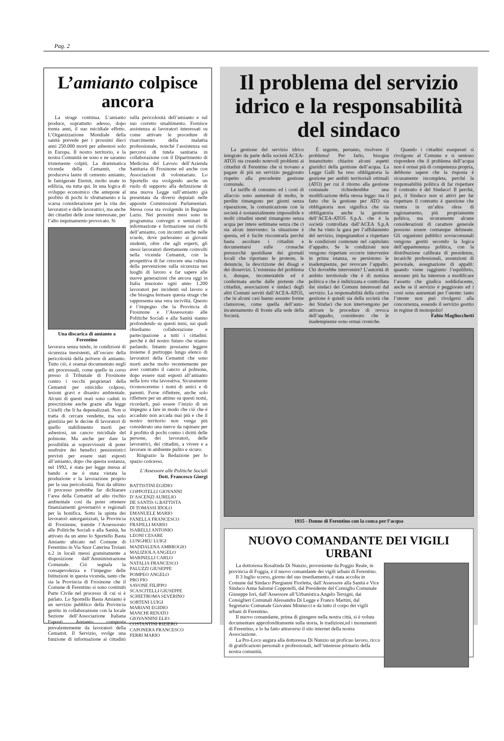Pag. 2
L’amianto colpisce ancora
La strage continua. L’amianto produce, soprattutto adesso, dopo trenta anni, il suo micidiale effetto. L’Organizzazione Mondiale della sanità prevede per i prossimi dieci anni 250.000 morti per asbestosi solo in Europa. Il nostro territorio, e la nostra Comunità ne sono e ne saranno tristemente colpiti. La drammatica vicenda della Cemamit, che produceva lastre di cemento amianto, le famigerate Eternit, molto usate in edilizia, sta tutta qui. In una logica di sviluppo economico che antepone al profitto di pochi lo sfruttamento e la scarsa considerazione per la vita dei lavoratori e delle lavoratrici, ma anche dei cittadini delle zone interessate, per l’alto inquinamento provocato. Si
Una discarica di amianto a Ferentino
lavorava senza tutele, in condizioni di sicurezza inesistenti, all’oscuro della pericolosità della polvere di amianto. Tutto ciò, è oramai documentato negli atti processuali, come quello in corso presso il Tribunale di Frosinone contro i vecchi proprietari della Cemamit per omicidio colposo, lesioni gravi e disastro ambientale. Alcuni di questi reati sono caduti in prescrizione anche grazie alla legge Cirielli che li ha depenalizzati. Non si tratta di cercare vendette, ma solo giustizia per le decine di lavoratori di quello stabilimento morti per asbestosi, un cancro micidiale del polmone. Ma anche per dare la possibilità ai sopravvissuti di poter usufruire dei benefici pensionistici previsti per essere stati esposti all’amianto, dopo che questa sostanza, nel 1992, è stata per legge messa al bando e ne è stata vietata la produzione e la lavorazione proprio per la sua pericolosità. Non da ultimo il processo potrebbe far dichiarare l’area della Cemamit ad alto rischio ambientale così da poter ottenere finanziamenti governativi e regionali per la bonifica. Sotto la spinta dei lavoratori autorganizzati, la Provincia di Frosinone, tramite l’Assessorato alle Politiche Sociali e alla Sanità, ha attivato da un anno lo Sportello Basta Amianto ubicato nel Comune di Ferentino in Via Suor Caterina Troiani n.2 in locali messi gratuitamente a disposizione dall’Amministrazione Comunale. Ciò segnala la consapevolezza e l’impegno delle Istituzioni in questa vicenda, tanto che sia la Provincia di Frosinone che il Comune di Ferentino si sono costituiti Parte Civile nel processo di cui si è parlato. Lo Sportello Basta Amianto è un servizio pubblico della Provincia gestito in collaborazione con la locale Sezione dell’Associazione Italiana Esposti Amianto composta prevalentemente da lavoratori della Cemamit. Il Servizio, svolge una funzione di informazione ai cittadini sulla pericolosità dell’amianto e sul suo corretto smaltimento. Fornisce assistenza ai lavoratori interessati su come attivare le procedure di risarcimento della malattia professionale, nonché l’assistenza sui percorsi di tutela sanitaria in collaborazione con il Dipartimento di Medicina del Lavoro dell’Azienda Sanitaria di Frosinone ed anche con Associazioni di volontariato. Lo Sportello sta svolgendo anche un ruolo di supporto alla definizione di una nuova Legge sull’amianto già presentata da diversi deputati nelle apposite Commissioni Parlamentari. Stessa cosa sta svolgendo in Regione Lazio. Nei prossimi mesi sono in programma convegni e seminari di informazione e formazione sui rischi dell’amianto, con incontri anche nelle scuole, dove parleranno ai giovani studenti, oltre che agli esperti, gli stessi lavoratori direttamente coinvolti nella vicenda Cemamit, con la prospettiva di far crescere una cultura della prevenzione sulla sicurezza nei luoghi di lavoro e far sapere alle nuove generazioni che ancora oggi in Italia muoiono ogni anno 1.200 lavoratori per incidenti sul lavoro e che bisogna fermare questa strage che rappresenta una vera inciviltà. Questo è l’impegno che la Provincia di Frosinone e l’Assessorato alle Politiche Sociali e alla Sanità stanno profondendo su questi temi, sui quali chiediamo collaborazione e partecipazione a tutti i cittadini: perché è del nostro futuro che stiamo parlando. Intanto possiamo leggere insieme il purtroppo lungo elenco di lavoratori della Cemamit che sono morti anche molto recentemente per aver contratto il cancro al polmone, dopo essere stati esposti all’amianto nella loro vita lavorativa. Sicuramente riconosceremo i nomi di amici e di parenti. Forse riflettere, anche solo riflettere per un attimo su questi nomi, ricordarli, può essere l’inizio di un impegno a fare in modo che ciò che è accaduto non accada mai più e che il nostro territorio non venga più considerato una merce da rapinare per il profitto di pochi contro i diritti delle persone, dei lavoratori, delle lavoratrici, dei cittadini, a vivere e a lavorare in ambiente pulito e sicuro.
Ringrazio la Redazione per lo spazio concesso.
L’Assessore alle Politiche Sociali
Dott. Francesco Giorgi
BATTISTINI EGIDIO
COPPOTELLI GIOVANNI
D’ASCENZI AURELIO
DE SANTIS G.BATTISTA
DI TOMASSI IDOLO
EMANUELE MARIO
FANELLA FRANCESCO
FRAPILLI MARIO
ISABELLI ANTONIO
LEONI CESARE
LUNGHEU LUIGI
MADDALENA AMBROGIO
MALIZIOLA ANGELO
MARINELLI CARLO
NATALIA FRANCESCO
PALUZZI GIUSEPPE
POMPEO ANGELO
PRO PIO
SAVONE FILIPPO
SCASCITELLI GIUSEPPE
SCHIETROMA SEVERINO
SORTENI LUIGI
MARIANI EGIDIO
MANCHI RENATO
GIOVANNINI ELIO
COSTANTINI RIZIERO
CAPONERA FRANCESCO
FERRI MARIO
Il problema del servizio idrico e la responsabilità del sindaco
La gestione del servizio idrico integrato da parte della società ACEA-ATO5 sta creando notevoli problemi ai cittadini di Ferentino che si trovano a pagare di più un servizio peggiorato rispetto alla precedente gestione comunale.
Le tariffe di consumo ed i costi di allaccio sono aumentati di molto, le perdite rimangono per giorni senza riparazione, la comunicazione con la società è sostanzialmente impossibile e molti cittadini utenti rimangono senza acqua per intere settimane senza che ci sia alcun intervento: la situazione è questa, ed è facile riscontrarla perché basta ascoltare i cittadini e documentarsi sulle cronache pressocchè quotidiane dei giornali locali che riportano le proteste, le denuncie, la descrizione dei disagi e dei disservizi. L’esistenza del problema è, dunque, incontestabile ed è confermata anche dalle proteste che cittadini, associazioni e sindaci degli altri Comuni serviti dall’ACEA-ATO5, che in alcuni casi hanno assunto forme clamorose, come quella dell’auto-incatenamento di fronte alla sede della Società.
È urgente, pertanto, risolvere il problema! Per farlo, bisogna innanzitutto chiarire alcuni aspetti giuridici della gestione dell’acqua. La Legge Galli ha reso obbligatoria la gestione per ambiti territoriali ottimali (ATO) per cui il ritorno alla gestione comunale richiederebbe una modificazione della stessa legge: ma il fatto che la gestione per ATO sia obbligatoria non significa che sia obbligatoria anche la gestione dell’ACEA-ATO5 S.p.A. che è la società controllata dall’ACEA S.p.A che ha vinto la gara per l’affidamento del servizio, impegnandosi a rispettare le condizioni contenute nel capitolato d’appalto. Se le condizioni non vengono rispettate occorre intervenire in prima istanza, se persistono le inadempienze, per revocare l’appalto. Chi dovrebbe intervenire? L’autorità di ambito territoriale che è di nomina politica e che è indirizzata e controllata dai sindaci dei Comuni interessati dal servizio. La responsabilità della cattiva gestione è quindi sia della società che dei Sindaci che non intervengono per attivare le procedure di revoca dell’appalto, considerato che le inadempienze sono ormai croniche.
Quando i cittadini esasperati si rivolgono al Comune e si sentono rispondere che il problema dell’acqua non è ormai più di competenza propria, debbono sapere che la risposta è sicuramente incompleta, perché la responsabilità politica di far rispettare il contratto è del Sindaco! Il perché, poi, il Sindaco non si attivi per far rispettare il contratto è questione che rientra in un’altra sfera di ragionamento, più propriamente politica, ma sicuramente alcune considerazioni di carattere generale possono essere comunque delineate. Gli organismi pubblici sovracomunali vengono gestiti secondo la logica dell’appartenenza politica, con la distribuzione calibrata di presidenze, incarichi professionali, assunzioni di personale, assegnazione di appalti: quando viene raggiunto l’equilibrio, nessuno più ha interesse a modificare l’assetto che giudica soddisfacente, anche se il servizio è peggiorato ed i costi sono aumentati per l’utente: tanto l’utente non può rivolgersi alla concorrenza, essendo il servizio gestito in regime di monopolio!
Fabio Magliocchetti
1935 - Donne di Ferentino con la conca per l’acqua
NUOVO COMANDANTE DEI VIGILI URBANI
La dottoressa Rosalinda Di Nunzio, proveniente da Poggio Reale, in provincia di Foggia, è il nuovo comandante dei vigili urbani di Ferentino.
Il 3 luglio scorso, giorno del suo insediamento, è stata accolta in Comune dal Sindaco Piergianni Fiorletta, dall’Assessore alla Sanità e Vice Sindaco Anna Salomè Coppotelli, dal Presidente del Consiglio Comunale Giuseppe Iori, dall’Assessore all’Urbanistica Angelo Tersigni, dai Consiglieri Comunali Alessandra Di Legge e Franco Martini, dal Segretario Comunale Giovanni Minnucci e da tutto il corpo dei vigili urbani di Ferentino.
Il nuovo comandante, prima di giungere nella nostra città, si è voluta documentare approfonditamente sulla storia, le tradizioni,ed i monumenti di Ferentino, e lo ha fatto attraverso il sito internet della nostra Associazione.
La Pro-Loco augura alla dottoressa Di Nunzio un proficuo lavoro, ricco di gratificazioni personali e professionali, nell’interesse primario della nostra comunità.